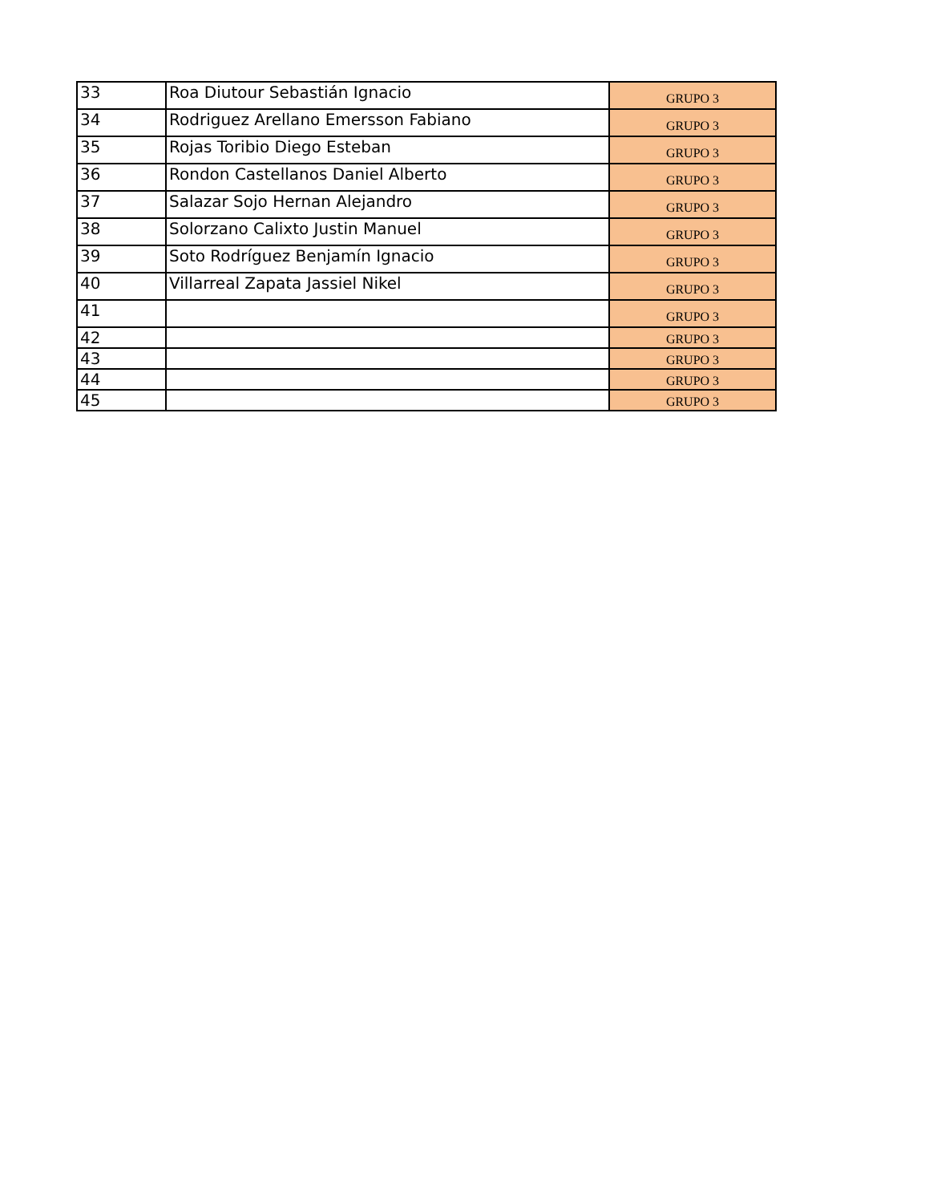| 33 | Roa Diutour Sebastián Ignacio | GRUPO 3 |
| 34 | Rodriguez Arellano Emersson Fabiano | GRUPO 3 |
| 35 | Rojas Toribio Diego Esteban | GRUPO 3 |
| 36 | Rondon Castellanos Daniel Alberto | GRUPO 3 |
| 37 | Salazar Sojo Hernan Alejandro | GRUPO 3 |
| 38 | Solorzano Calixto Justin Manuel | GRUPO 3 |
| 39 | Soto Rodríguez Benjamín Ignacio | GRUPO 3 |
| 40 | Villarreal Zapata Jassiel Nikel | GRUPO 3 |
| 41 | | GRUPO 3 |
| 42 | | GRUPO 3 |
| 43 | | GRUPO 3 |
| 44 | | GRUPO 3 |
| 45 | | GRUPO 3 |